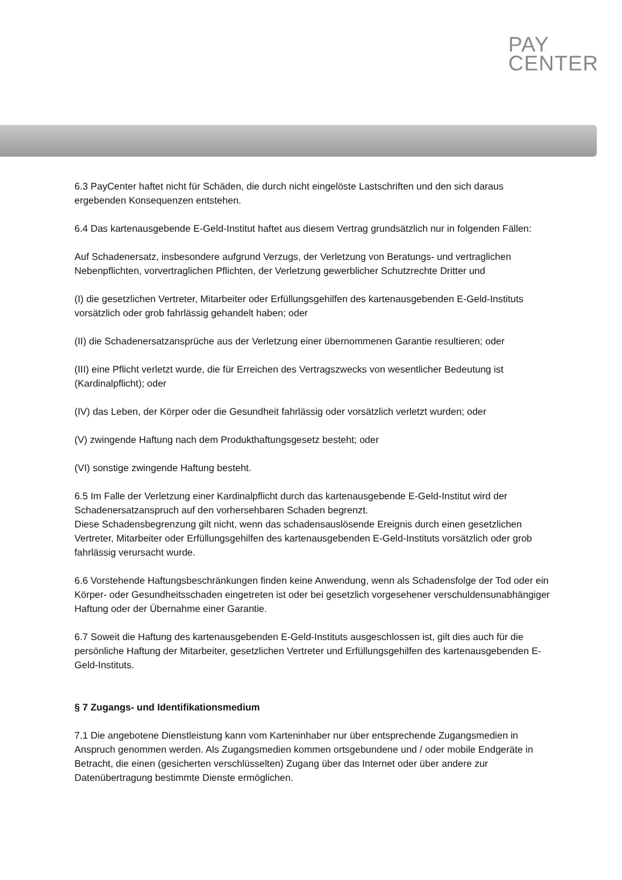PAY
CENTER
6.3 PayCenter haftet nicht für Schäden, die durch nicht eingelöste Lastschriften und den sich daraus ergebenden Konsequenzen entstehen.
6.4 Das kartenausgebende E-Geld-Institut haftet aus diesem Vertrag grundsätzlich nur in folgenden Fällen:
Auf Schadenersatz, insbesondere aufgrund Verzugs, der Verletzung von Beratungs- und vertraglichen Nebenpflichten, vorvertraglichen Pflichten, der Verletzung gewerblicher Schutzrechte Dritter und
(I) die gesetzlichen Vertreter, Mitarbeiter oder Erfüllungsgehilfen des kartenausgebenden E-Geld-Instituts vorsätzlich oder grob fahrlässig gehandelt haben; oder
(II) die Schadenersatzansprüche aus der Verletzung einer übernommenen Garantie resultieren; oder
(III) eine Pflicht verletzt wurde, die für Erreichen des Vertragszwecks von wesentlicher Bedeutung ist (Kardinalpflicht); oder
(IV) das Leben, der Körper oder die Gesundheit fahrlässig oder vorsätzlich verletzt wurden; oder
(V) zwingende Haftung nach dem Produkthaftungsgesetz besteht; oder
(VI) sonstige zwingende Haftung besteht.
6.5 Im Falle der Verletzung einer Kardinalpflicht durch das kartenausgebende E-Geld-Institut wird der Schadenersatzanspruch auf den vorhersehbaren Schaden begrenzt.
Diese Schadensbegrenzung gilt nicht, wenn das schadensauslösende Ereignis durch einen gesetzlichen Vertreter, Mitarbeiter oder Erfüllungsgehilfen des kartenausgebenden E-Geld-Instituts vorsätzlich oder grob fahrlässig verursacht wurde.
6.6 Vorstehende Haftungsbeschränkungen finden keine Anwendung, wenn als Schadensfolge der Tod oder ein Körper- oder Gesundheitsschaden eingetreten ist oder bei gesetzlich vorgesehener verschuldensunabhängiger Haftung oder der Übernahme einer Garantie.
6.7 Soweit die Haftung des kartenausgebenden E-Geld-Instituts ausgeschlossen ist, gilt dies auch für die persönliche Haftung der Mitarbeiter, gesetzlichen Vertreter und Erfüllungsgehilfen des kartenausgebenden E-Geld-Instituts.
§ 7 Zugangs- und Identifikationsmedium
7.1 Die angebotene Dienstleistung kann vom Karteninhaber nur über entsprechende Zugangsmedien in Anspruch genommen werden. Als Zugangsmedien kommen ortsgebundene und / oder mobile Endgeräte in Betracht, die einen (gesicherten verschlüsselten) Zugang über das Internet oder über andere zur Datenübertragung bestimmte Dienste ermöglichen.